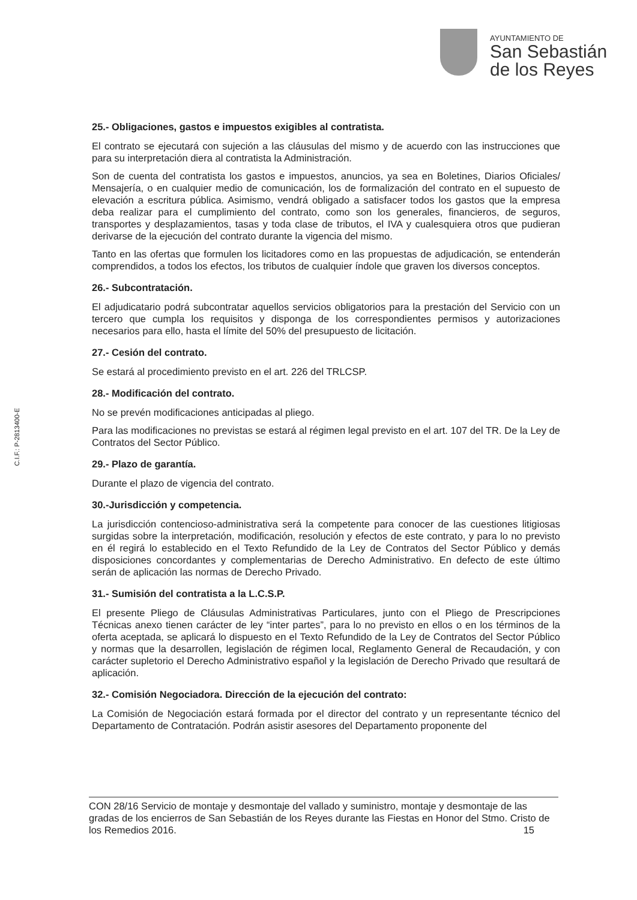AYUNTAMIENTO DE
San Sebastián
de los Reyes
C.I.F.: P-2813400-E
25.- Obligaciones, gastos e impuestos exigibles al contratista.
El contrato se ejecutará con sujeción a las cláusulas del mismo y de acuerdo con las instrucciones que para su interpretación diera al contratista la Administración.
Son de cuenta del contratista los gastos e impuestos, anuncios, ya sea en Boletines, Diarios Oficiales/ Mensajería, o en cualquier medio de comunicación, los de formalización del contrato en el supuesto de elevación a escritura pública. Asimismo, vendrá obligado a satisfacer todos los gastos que la empresa deba realizar para el cumplimiento del contrato, como son los generales, financieros, de seguros, transportes y desplazamientos, tasas y toda clase de tributos, el IVA y cualesquiera otros que pudieran derivarse de la ejecución del contrato durante la vigencia del mismo.
Tanto en las ofertas que formulen los licitadores como en las propuestas de adjudicación, se entenderán comprendidos, a todos los efectos, los tributos de cualquier índole que graven los diversos conceptos.
26.- Subcontratación.
El adjudicatario podrá subcontratar aquellos servicios obligatorios para la prestación del Servicio con un tercero que cumpla los requisitos y disponga de los correspondientes permisos y autorizaciones necesarios para ello, hasta el límite del 50% del presupuesto de licitación.
27.- Cesión del contrato.
Se estará al procedimiento previsto en el art. 226 del TRLCSP.
28.- Modificación del contrato.
No se prevén modificaciones anticipadas al pliego.
Para las modificaciones no previstas se estará al régimen legal previsto en el art. 107 del TR. De la Ley de Contratos del Sector Público.
29.- Plazo de garantía.
Durante el plazo de vigencia del contrato.
30.-Jurisdicción y competencia.
La jurisdicción contencioso-administrativa será la competente para conocer de las cuestiones litigiosas surgidas sobre la interpretación, modificación, resolución y efectos de este contrato, y para lo no previsto en él regirá lo establecido en el Texto Refundido de la Ley de Contratos del Sector Público y demás disposiciones concordantes y complementarias de Derecho Administrativo. En defecto de este último serán de aplicación las normas de Derecho Privado.
31.- Sumisión del contratista a la L.C.S.P.
El presente Pliego de Cláusulas Administrativas Particulares, junto con el Pliego de Prescripciones Técnicas anexo tienen carácter de ley “inter partes”, para lo no previsto en ellos o en los términos de la oferta aceptada, se aplicará lo dispuesto en el Texto Refundido de la Ley de Contratos del Sector Público y normas que la desarrollen, legislación de régimen local, Reglamento General de Recaudación, y con carácter supletorio el Derecho Administrativo español y la legislación de Derecho Privado que resultará de aplicación.
32.- Comisión Negociadora. Dirección de la ejecución del contrato:
La Comisión de Negociación estará formada por el director del contrato y un representante técnico del Departamento de Contratación. Podrán asistir asesores del Departamento proponente del
CON 28/16 Servicio de montaje y desmontaje del vallado y suministro, montaje y desmontaje de las gradas de los encierros de San Sebastián de los Reyes durante las Fiestas en Honor del Stmo. Cristo de los Remedios 2016. 15